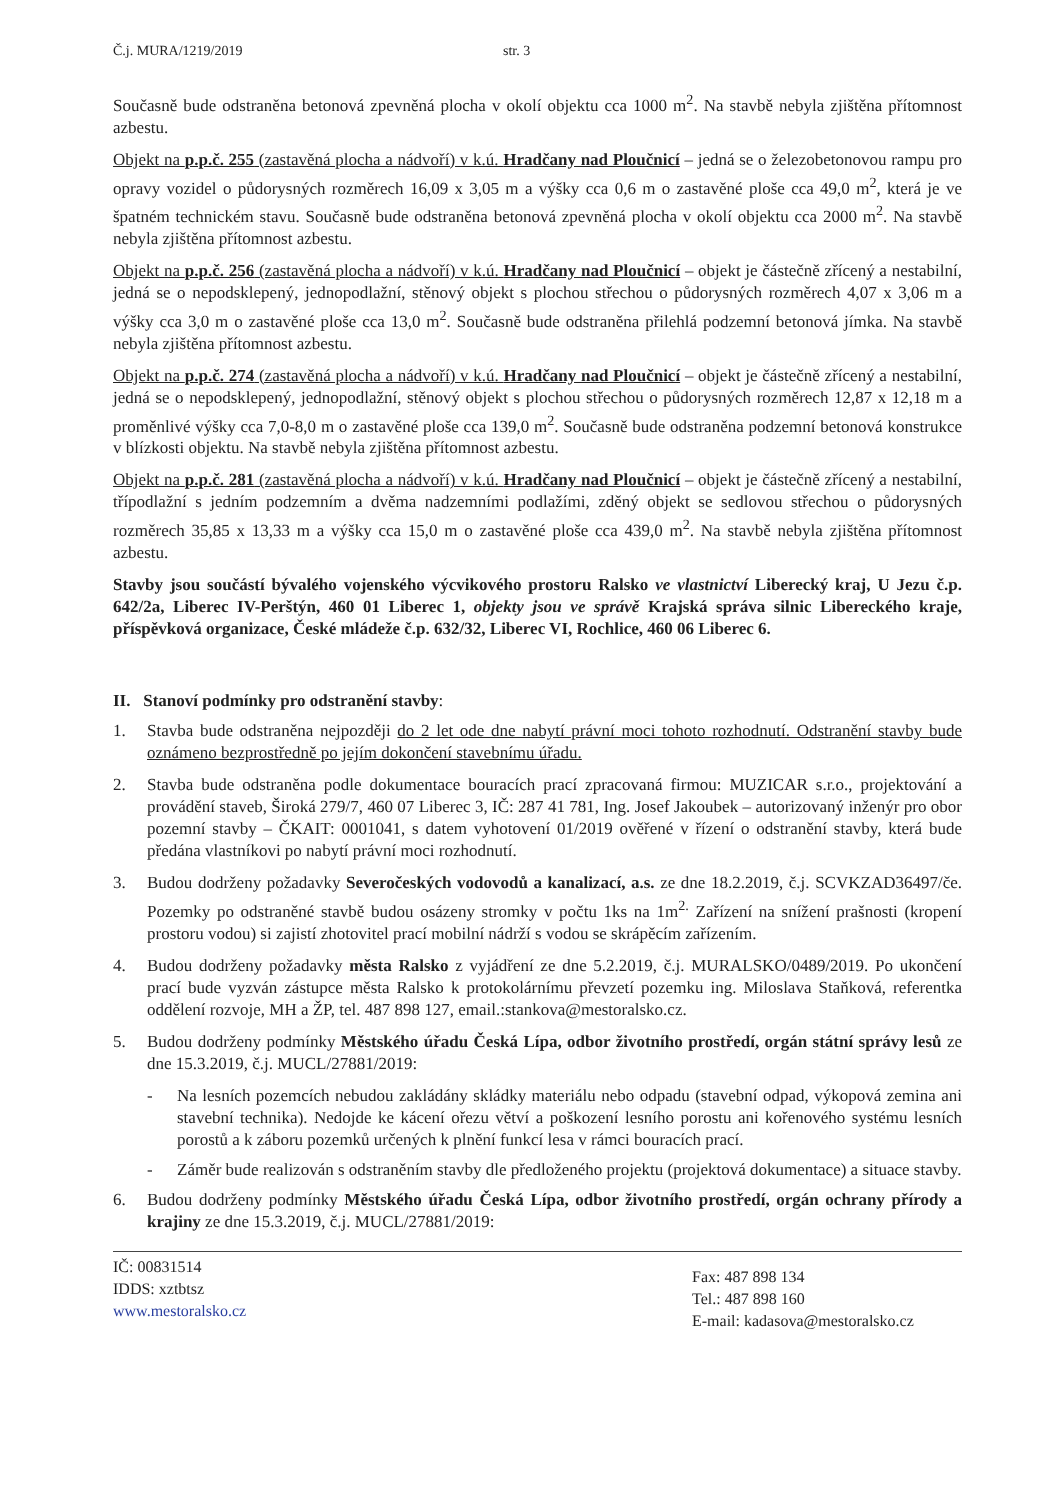Č.j. MURA/1219/2019 str. 3
Současně bude odstraněna betonová zpevněná plocha v okolí objektu cca 1000 m<sup>2</sup>. Na stavbě nebyla zjištěna přítomnost azbestu.
Objekt na p.p.č. 255 (zastavěná plocha a nádvoří) v k.ú. Hradčany nad Ploučnicí – jedná se o železobetonovou rampu pro opravy vozidel o půdorysných rozměrech 16,09 x 3,05 m a výšky cca 0,6 m o zastavěné ploše cca 49,0 m<sup>2</sup>, která je ve špatném technickém stavu. Současně bude odstraněna betonová zpevněná plocha v okolí objektu cca 2000 m<sup>2</sup>. Na stavbě nebyla zjištěna přítomnost azbestu.
Objekt na p.p.č. 256 (zastavěná plocha a nádvoří) v k.ú. Hradčany nad Ploučnicí – objekt je částečně zřícený a nestabilní, jedná se o nepodsklepený, jednopodlažní, stěnový objekt s plochou střechou o půdorysných rozměrech 4,07 x 3,06 m a výšky cca 3,0 m o zastavěné ploše cca 13,0 m<sup>2</sup>. Současně bude odstraněna přilehlá podzemní betonová jímka. Na stavbě nebyla zjištěna přítomnost azbestu.
Objekt na p.p.č. 274 (zastavěná plocha a nádvoří) v k.ú. Hradčany nad Ploučnicí – objekt je částečně zřícený a nestabilní, jedná se o nepodsklepený, jednopodlažní, stěnový objekt s plochou střechou o půdorysných rozměrech 12,87 x 12,18 m a proměnlivé výšky cca 7,0-8,0 m o zastavěné ploše cca 139,0 m<sup>2</sup>. Současně bude odstraněna podzemní betonová konstrukce v blízkosti objektu. Na stavbě nebyla zjištěna přítomnost azbestu.
Objekt na p.p.č. 281 (zastavěná plocha a nádvoří) v k.ú. Hradčany nad Ploučnicí – objekt je částečně zřícený a nestabilní, třípodlažní s jedním podzemním a dvěma nadzemními podlažími, zděný objekt se sedlovou střechou o půdorysných rozměrech 35,85 x 13,33 m a výšky cca 15,0 m o zastavěné ploše cca 439,0 m<sup>2</sup>. Na stavbě nebyla zjištěna přítomnost azbestu.
Stavby jsou součástí bývalého vojenského výcvikového prostoru Ralsko ve vlastnictví Liberecký kraj, U Jezu č.p. 642/2a, Liberec IV-Perštýn, 460 01 Liberec 1, objekty jsou ve správě Krajská správa silnic Libereckého kraje, příspěvková organizace, České mládeže č.p. 632/32, Liberec VI, Rochlice, 460 06 Liberec 6.
II. Stanoví podmínky pro odstranění stavby:
1. Stavba bude odstraněna nejpozději do 2 let ode dne nabytí právní moci tohoto rozhodnutí. Odstranění stavby bude oznámeno bezprostředně po jejím dokončení stavebnímu úřadu.
2. Stavba bude odstraněna podle dokumentace bouracích prací zpracovaná firmou: MUZICAR s.r.o., projektování a provádění staveb, Široká 279/7, 460 07 Liberec 3, IČ: 287 41 781, Ing. Josef Jakoubek – autorizovaný inženýr pro obor pozemní stavby – ČKAIT: 0001041, s datem vyhotovení 01/2019 ověřené v řízení o odstranění stavby, která bude předána vlastníkovi po nabytí právní moci rozhodnutí.
3. Budou dodrženy požadavky Severočeských vodovodů a kanalizací, a.s. ze dne 18.2.2019, č.j. SCVKZAD36497/če. Pozemky po odstraněné stavbě budou osázeny stromky v počtu 1ks na 1m<sup>2.</sup> Zařízení na snížení prašnosti (kropení prostoru vodou) si zajistí zhotovitel prací mobilní nádrží s vodou se skrápěcím zařízením.
4. Budou dodrženy požadavky města Ralsko z vyjádření ze dne 5.2.2019, č.j. MURALSKO/0489/2019. Po ukončení prací bude vyzván zástupce města Ralsko k protokolárnímu převzetí pozemku ing. Miloslava Staňková, referentka oddělení rozvoje, MH a ŽP, tel. 487 898 127, email.:stankova@mestoralsko.cz.
5. Budou dodrženy podmínky Městského úřadu Česká Lípa, odbor životního prostředí, orgán státní správy lesů ze dne 15.3.2019, č.j. MUCL/27881/2019:
- Na lesních pozemcích nebudou zakládány skládky materiálu nebo odpadu (stavební odpad, výkopová zemina ani stavební technika). Nedojde ke kácení ořezu větví a poškození lesního porostu ani kořenového systému lesních porostů a k záboru pozemků určených k plnění funkcí lesa v rámci bouracích prací.
- Záměr bude realizován s odstraněním stavby dle předloženého projektu (projektová dokumentace) a situace stavby.
6. Budou dodrženy podmínky Městského úřadu Česká Lípa, odbor životního prostředí, orgán ochrany přírody a krajiny ze dne 15.3.2019, č.j. MUCL/27881/2019:
IČ: 00831514
IDDS: xztbtsz
www.mestoralsko.cz
Fax: 487 898 134
Tel.: 487 898 160
E-mail: kadasova@mestoralsko.cz